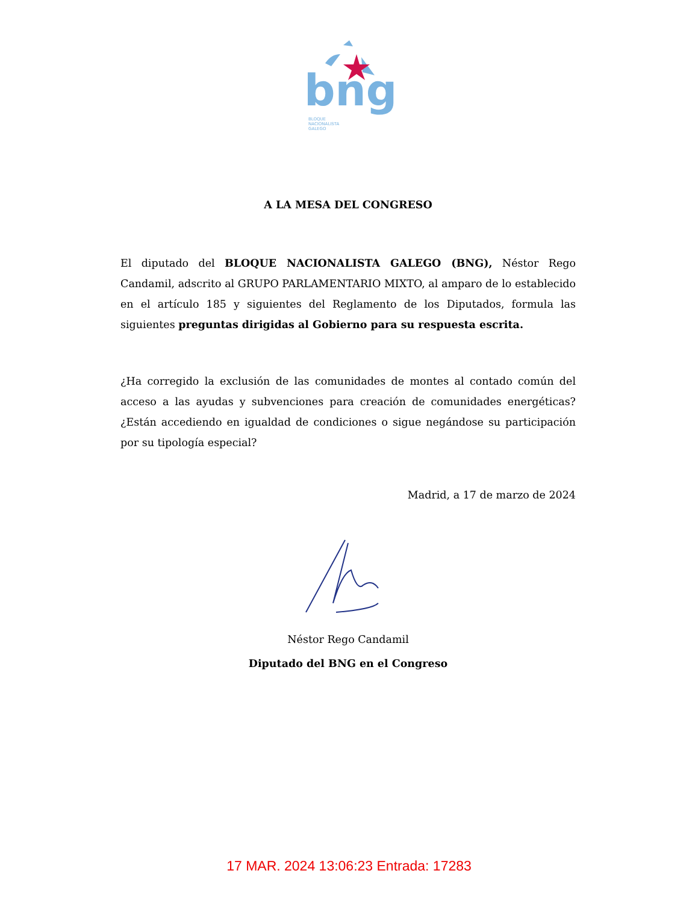bng
BLOQUE
NACIONALISTA
GALEGO
A LA MESA DEL CONGRESO
El diputado del BLOQUE NACIONALISTA GALEGO (BNG), Néstor Rego Candamil, adscrito al GRUPO PARLAMENTARIO MIXTO, al amparo de lo establecido en el artículo 185 y siguientes del Reglamento de los Diputados, formula las siguientes preguntas dirigidas al Gobierno para su respuesta escrita.
¿Ha corregido la exclusión de las comunidades de montes al contado común del acceso a las ayudas y subvenciones para creación de comunidades energéticas? ¿Están accediendo en igualdad de condiciones o sigue negándose su participación por su tipología especial?
Madrid, a 17 de marzo de 2024
Néstor Rego Candamil
Diputado del BNG en el Congreso
17 MAR. 2024 13:06:23 Entrada: 17283